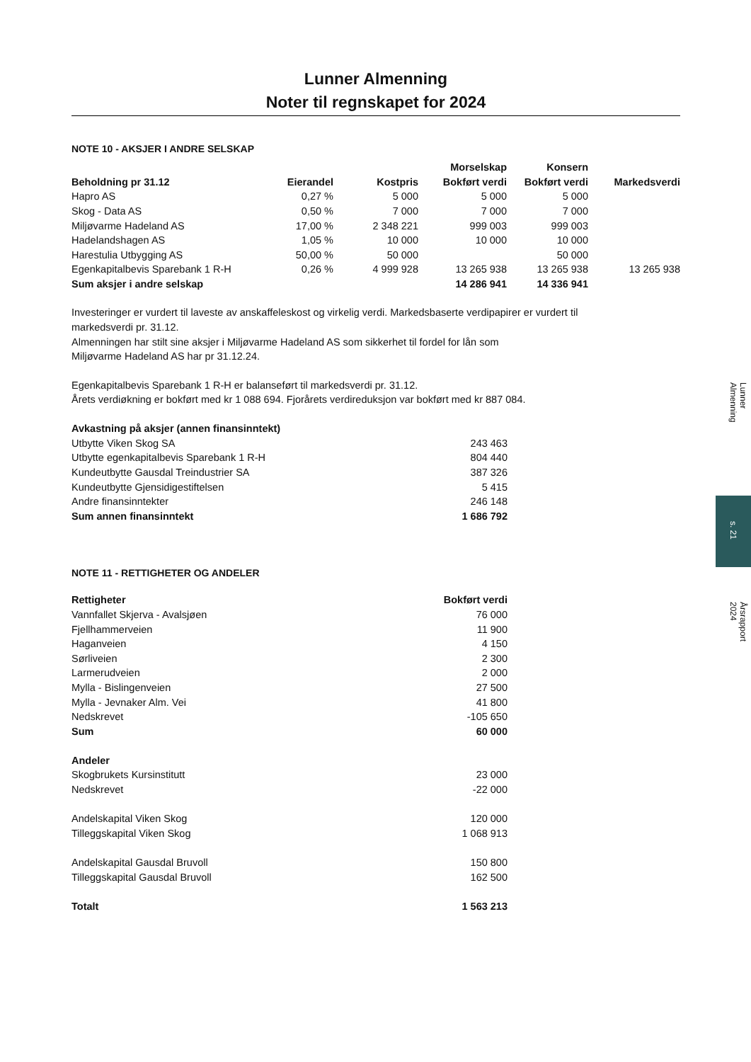Lunner Almenning
Noter til regnskapet for 2024
NOTE 10 - AKSJER I ANDRE SELSKAP
| | | | Morselskap | Konsern | |
| --- | --- | --- | --- | --- | --- |
| Beholdning pr 31.12 | Eierandel | Kostpris | Bokført verdi | Bokført verdi | Markedsverdi |
| Hapro AS | 0,27 % | 5 000 | 5 000 | 5 000 | |
| Skog - Data AS | 0,50 % | 7 000 | 7 000 | 7 000 | |
| Miljøvarme Hadeland AS | 17,00 % | 2 348 221 | 999 003 | 999 003 | |
| Hadelandshagen AS | 1,05 % | 10 000 | 10 000 | 10 000 | |
| Harestulia Utbygging AS | 50,00 % | 50 000 | | 50 000 | |
| Egenkapitalbevis Sparebank 1 R-H | 0,26 % | 4 999 928 | 13 265 938 | 13 265 938 | 13 265 938 |
| Sum aksjer i andre selskap | | | 14 286 941 | 14 336 941 | |
Investeringer er vurdert til laveste av anskaffeleskost og virkelig verdi. Markedsbaserte verdipapirer er vurdert til
markedsverdi pr. 31.12.
Almenningen har stilt sine aksjer i Miljøvarme Hadeland AS som sikkerhet til fordel for lån som
Miljøvarme Hadeland AS har pr 31.12.24.
Egenkapitalbevis Sparebank 1 R-H er balanseført til markedsverdi pr. 31.12.
Årets verdiøkning er bokført med kr 1 088 694. Fjorårets verdireduksjon var bokført med kr 887 084.
| Avkastning på aksjer (annen finansinntekt) | |
| Utbytte Viken Skog SA | 243 463 |
| Utbytte egenkapitalbevis Sparebank 1 R-H | 804 440 |
| Kundeutbytte Gausdal Treindustrier SA | 387 326 |
| Kundeutbytte Gjensidigestiftelsen | 5 415 |
| Andre finansinntekter | 246 148 |
| Sum annen finansinntekt | 1 686 792 |
NOTE 11 - RETTIGHETER OG ANDELER
| Rettigheter | Bokført verdi |
| Vannfallet Skjerva - Avalsjøen | 76 000 |
| Fjellhammerveien | 11 900 |
| Haganveien | 4 150 |
| Sørliveien | 2 300 |
| Larmerudveien | 2 000 |
| Mylla - Bislingenveien | 27 500 |
| Mylla - Jevnaker Alm. Vei | 41 800 |
| Nedskrevet | -105 650 |
| Sum | 60 000 |
| Andeler | |
| Skogbrukets Kursinstitutt | 23 000 |
| Nedskrevet | -22 000 |
| Andelskapital Viken Skog | 120 000 |
| Tilleggskapital Viken Skog | 1 068 913 |
| Andelskapital Gausdal Bruvoll | 150 800 |
| Tilleggskapital Gausdal Bruvoll | 162 500 |
| Totalt | 1 563 213 |
Lunner Almenning
s. 21
Årsrapport 2024